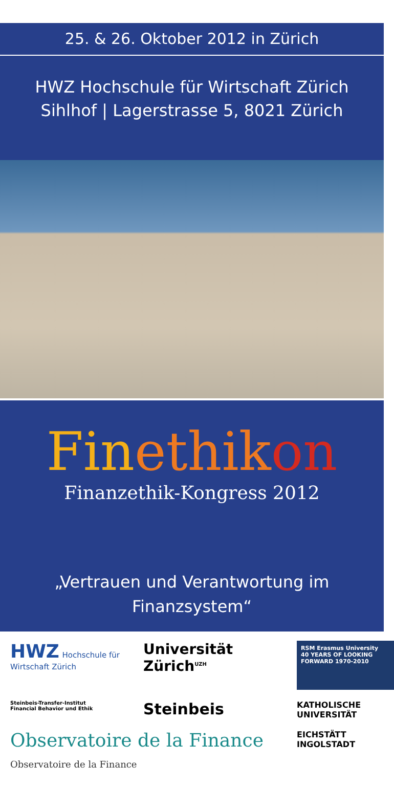25. & 26. Oktober 2012 in Zürich
HWZ Hochschule für Wirtschaft Zürich
Sihlhof | Lagerstrasse 5, 8021 Zürich
Fin ethik on
Finanzethik-Kongress 2012
„Vertrauen und Verantwortung im
Finanzsystem“
HWZ Hochschule für Wirtschaft Zürich
Universität Zürich<sup>UZH</sup>
RSM Erasmus University
40 YEARS OF LOOKING FORWARD 1970-2010
Steinbeis-Transfer-Institut
Financial Behavior und Ethik
Steinbeis
KATHOLISCHE UNIVERSITÄT
Observatoire de la Finance Observatoire de la Finance
EICHSTÄTT INGOLSTADT